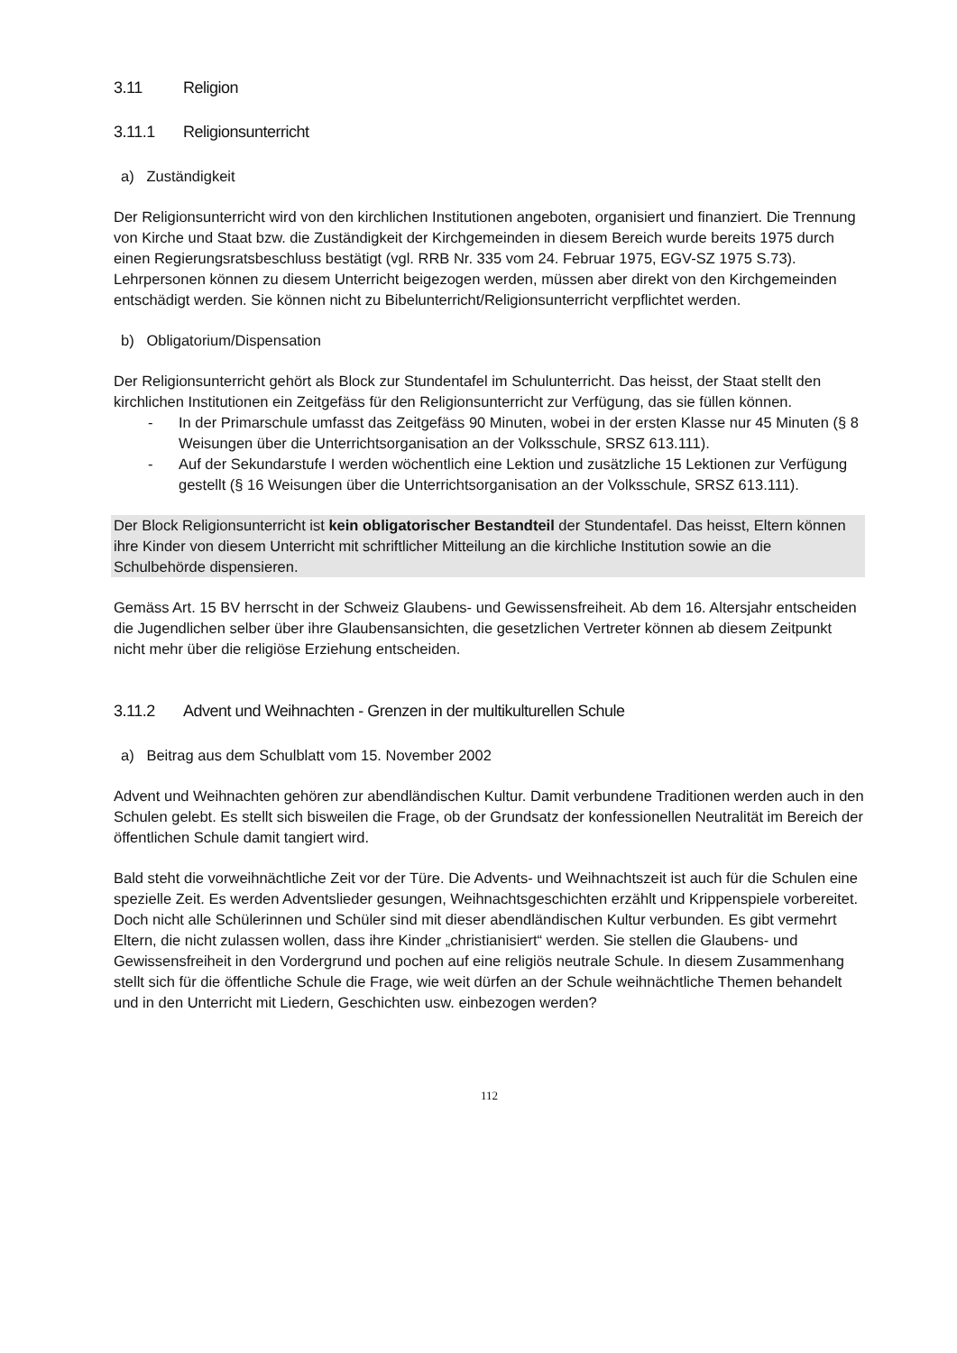3.11 Religion
3.11.1 Religionsunterricht
a) Zuständigkeit
Der Religionsunterricht wird von den kirchlichen Institutionen angeboten, organisiert und finanziert. Die Trennung von Kirche und Staat bzw. die Zuständigkeit der Kirchgemeinden in diesem Bereich wurde bereits 1975 durch einen Regierungsratsbeschluss bestätigt (vgl. RRB Nr. 335 vom 24. Februar 1975, EGV-SZ 1975 S.73). Lehrpersonen können zu diesem Unterricht beigezogen werden, müssen aber direkt von den Kirchgemeinden entschädigt werden. Sie können nicht zu Bibelunterricht/Religionsunterricht verpflichtet werden.
b) Obligatorium/Dispensation
Der Religionsunterricht gehört als Block zur Stundentafel im Schulunterricht. Das heisst, der Staat stellt den kirchlichen Institutionen ein Zeitgefäss für den Religionsunterricht zur Verfügung, das sie füllen können.
- In der Primarschule umfasst das Zeitgefäss 90 Minuten, wobei in der ersten Klasse nur 45 Minuten (§ 8 Weisungen über die Unterrichtsorganisation an der Volksschule, SRSZ 613.111).
- Auf der Sekundarstufe I werden wöchentlich eine Lektion und zusätzliche 15 Lektionen zur Verfügung gestellt (§ 16 Weisungen über die Unterrichtsorganisation an der Volksschule, SRSZ 613.111).
Der Block Religionsunterricht ist kein obligatorischer Bestandteil der Stundentafel. Das heisst, Eltern können ihre Kinder von diesem Unterricht mit schriftlicher Mitteilung an die kirchliche Institution sowie an die Schulbehörde dispensieren.
Gemäss Art. 15 BV herrscht in der Schweiz Glaubens- und Gewissensfreiheit. Ab dem 16. Altersjahr entscheiden die Jugendlichen selber über ihre Glaubensansichten, die gesetzlichen Vertreter können ab diesem Zeitpunkt nicht mehr über die religiöse Erziehung entscheiden.
3.11.2 Advent und Weihnachten - Grenzen in der multikulturellen Schule
a) Beitrag aus dem Schulblatt vom 15. November 2002
Advent und Weihnachten gehören zur abendländischen Kultur. Damit verbundene Traditionen werden auch in den Schulen gelebt. Es stellt sich bisweilen die Frage, ob der Grundsatz der konfessionellen Neutralität im Bereich der öffentlichen Schule damit tangiert wird.
Bald steht die vorweihnächtliche Zeit vor der Türe. Die Advents- und Weihnachtszeit ist auch für die Schulen eine spezielle Zeit. Es werden Adventslieder gesungen, Weihnachtsgeschichten erzählt und Krippenspiele vorbereitet. Doch nicht alle Schülerinnen und Schüler sind mit dieser abendländischen Kultur verbunden. Es gibt vermehrt Eltern, die nicht zulassen wollen, dass ihre Kinder „christianisiert“ werden. Sie stellen die Glaubens- und Gewissensfreiheit in den Vordergrund und pochen auf eine religiös neutrale Schule. In diesem Zusammenhang stellt sich für die öffentliche Schule die Frage, wie weit dürfen an der Schule weihnächtliche Themen behandelt und in den Unterricht mit Liedern, Geschichten usw. einbezogen werden?
112